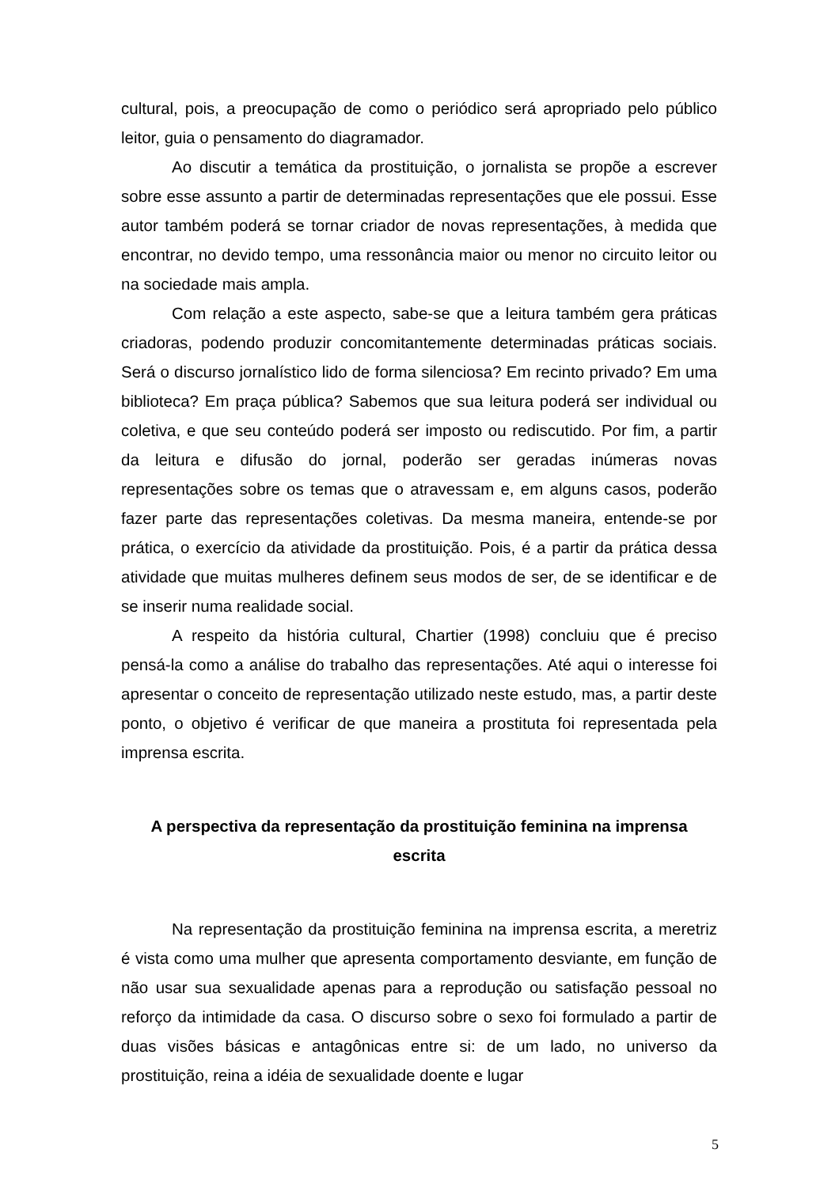cultural, pois, a preocupação de como o periódico será apropriado pelo público leitor, guia o pensamento do diagramador.
Ao discutir a temática da prostituição, o jornalista se propõe a escrever sobre esse assunto a partir de determinadas representações que ele possui. Esse autor também poderá se tornar criador de novas representações, à medida que encontrar, no devido tempo, uma ressonância maior ou menor no circuito leitor ou na sociedade mais ampla.
Com relação a este aspecto, sabe-se que a leitura também gera práticas criadoras, podendo produzir concomitantemente determinadas práticas sociais. Será o discurso jornalístico lido de forma silenciosa? Em recinto privado? Em uma biblioteca? Em praça pública? Sabemos que sua leitura poderá ser individual ou coletiva, e que seu conteúdo poderá ser imposto ou rediscutido. Por fim, a partir da leitura e difusão do jornal, poderão ser geradas inúmeras novas representações sobre os temas que o atravessam e, em alguns casos, poderão fazer parte das representações coletivas. Da mesma maneira, entende-se por prática, o exercício da atividade da prostituição. Pois, é a partir da prática dessa atividade que muitas mulheres definem seus modos de ser, de se identificar e de se inserir numa realidade social.
A respeito da história cultural, Chartier (1998) concluiu que é preciso pensá-la como a análise do trabalho das representações. Até aqui o interesse foi apresentar o conceito de representação utilizado neste estudo, mas, a partir deste ponto, o objetivo é verificar de que maneira a prostituta foi representada pela imprensa escrita.
A perspectiva da representação da prostituição feminina na imprensa escrita
Na representação da prostituição feminina na imprensa escrita, a meretriz é vista como uma mulher que apresenta comportamento desviante, em função de não usar sua sexualidade apenas para a reprodução ou satisfação pessoal no reforço da intimidade da casa. O discurso sobre o sexo foi formulado a partir de duas visões básicas e antagônicas entre si: de um lado, no universo da prostituição, reina a idéia de sexualidade doente e lugar
5